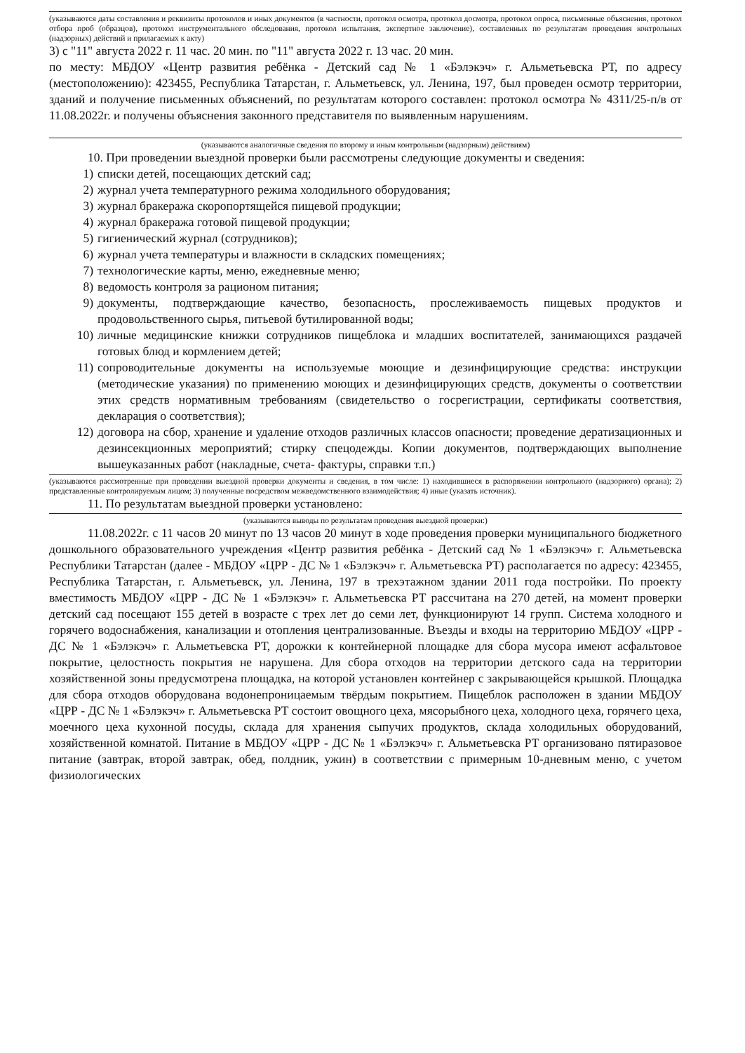(указываются даты составления и реквизиты протоколов и иных документов (в частности, протокол осмотра, протокол досмотра, протокол опроса, письменные объяснения, протокол отбора проб (образцов), протокол инструментального обследования, протокол испытания, экспертное заключение), составленных по результатам проведения контрольных (надзорных) действий и прилагаемых к акту)
3) с "11" августа 2022 г. 11 час. 20 мин. по "11" августа 2022 г. 13 час. 20 мин.
по месту: МБДОУ «Центр развития ребёнка - Детский сад № 1 «Бэлэкэч» г. Альметьевска РТ, по адресу (местоположению): 423455, Республика Татарстан, г. Альметьевск, ул. Ленина, 197, был проведен осмотр территории, зданий и получение письменных объяснений, по результатам которого составлен: протокол осмотра № 4311/25-п/в от 11.08.2022г. и получены объяснения законного представителя по выявленным нарушениям.
(указываются аналогичные сведения по второму и иным контрольным (надзорным) действиям)
10. При проведении выездной проверки были рассмотрены следующие документы и сведения:
1) списки детей, посещающих детский сад;
2) журнал учета температурного режима холодильного оборудования;
3) журнал бракеража скоропортящейся пищевой продукции;
4) журнал бракеража готовой пищевой продукции;
5) гигиенический журнал (сотрудников);
6) журнал учета температуры и влажности в складских помещениях;
7) технологические карты, меню, ежедневные меню;
8) ведомость контроля за рационом питания;
9) документы, подтверждающие качество, безопасность, прослеживаемость пищевых продуктов и продовольственного сырья, питьевой бутилированной воды;
10) личные медицинские книжки сотрудников пищеблока и младших воспитателей, занимающихся раздачей готовых блюд и кормлением детей;
11) сопроводительные документы на используемые моющие и дезинфицирующие средства: инструкции (методические указания) по применению моющих и дезинфицирующих средств, документы о соответствии этих средств нормативным требованиям (свидетельство о госрегистрации, сертификаты соответствия, декларация о соответствия);
12) договора на сбор, хранение и удаление отходов различных классов опасности; проведение дератизационных и дезинсекционных мероприятий; стирку спецодежды. Копии документов, подтверждающих выполнение вышеуказанных работ (накладные, счета- фактуры, справки т.п.)
(указываются рассмотренные при проведении выездной проверки документы и сведения, в том числе: 1) находившиеся в распоряжении контрольного (надзорного) органа); 2) представленные контролируемым лицом; 3) полученные посредством межведомственного взаимодействия; 4) иные (указать источник).
11. По результатам выездной проверки установлено:
(указываются выводы по результатам проведения выездной проверки:)
11.08.2022г. с 11 часов 20 минут по 13 часов 20 минут в ходе проведения проверки муниципального бюджетного дошкольного образовательного учреждения «Центр развития ребёнка - Детский сад № 1 «Бэлэкэч» г. Альметьевска Республики Татарстан (далее - МБДОУ «ЦРР - ДС № 1 «Бэлэкэч» г. Альметьевска РТ) располагается по адресу: 423455, Республика Татарстан, г. Альметьевск, ул. Ленина, 197 в трехэтажном здании 2011 года постройки. По проекту вместимость МБДОУ «ЦРР - ДС № 1 «Бэлэкэч» г. Альметьевска РТ рассчитана на 270 детей, на момент проверки детский сад посещают 155 детей в возрасте с трех лет до семи лет, функционируют 14 групп. Система холодного и горячего водоснабжения, канализации и отопления централизованные. Въезды и входы на территорию МБДОУ «ЦРР - ДС № 1 «Бэлэкэч» г. Альметьевска РТ, дорожки к контейнерной площадке для сбора мусора имеют асфальтовое покрытие, целостность покрытия не нарушена. Для сбора отходов на территории детского сада на территории хозяйственной зоны предусмотрена площадка, на которой установлен контейнер с закрывающейся крышкой. Площадка для сбора отходов оборудована водонепроницаемым твёрдым покрытием. Пищеблок расположен в здании МБДОУ «ЦРР - ДС № 1 «Бэлэкэч» г. Альметьевска РТ состоит овощного цеха, мясорыбного цеха, холодного цеха, горячего цеха, моечного цеха кухонной посуды, склада для хранения сыпучих продуктов, склада холодильных оборудований, хозяйственной комнатой. Питание в МБДОУ «ЦРР - ДС № 1 «Бэлэкэч» г. Альметьевска РТ организовано пятиразовое питание (завтрак, второй завтрак, обед, полдник, ужин) в соответствии с примерным 10-дневным меню, с учетом физиологических